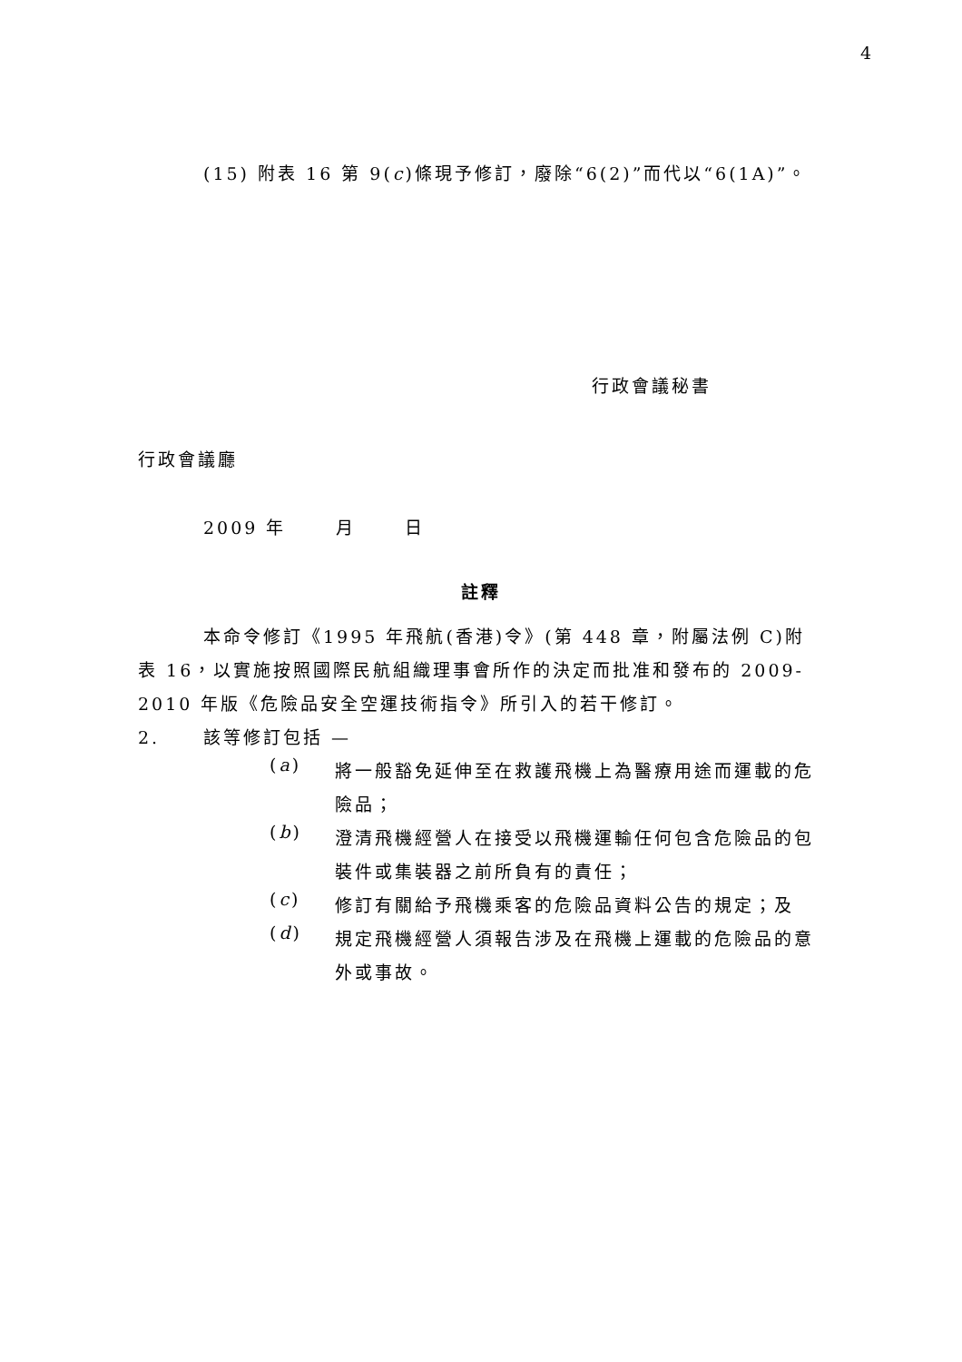4
(15) 附表 16 第 9(c)條現予修訂，廢除“6(2)”而代以“6(1A)”。
行政會議秘書
行政會議廳
2009 年 月 日
註釋
本命令修訂《1995 年飛航(香港)令》(第 448 章，附屬法例 C)附表 16，以實施按照國際民航組織理事會所作的決定而批准和發布的 2009-2010 年版《危險品安全空運技術指令》所引入的若干修訂。
2. 該等修訂包括 —
(a)
將一般豁免延伸至在救護飛機上為醫療用途而運載的危險品；
(b)
澄清飛機經營人在接受以飛機運輸任何包含危險品的包裝件或集裝器之前所負有的責任；
(c)
修訂有關給予飛機乘客的危險品資料公告的規定；及
(d)
規定飛機經營人須報告涉及在飛機上運載的危險品的意外或事故。